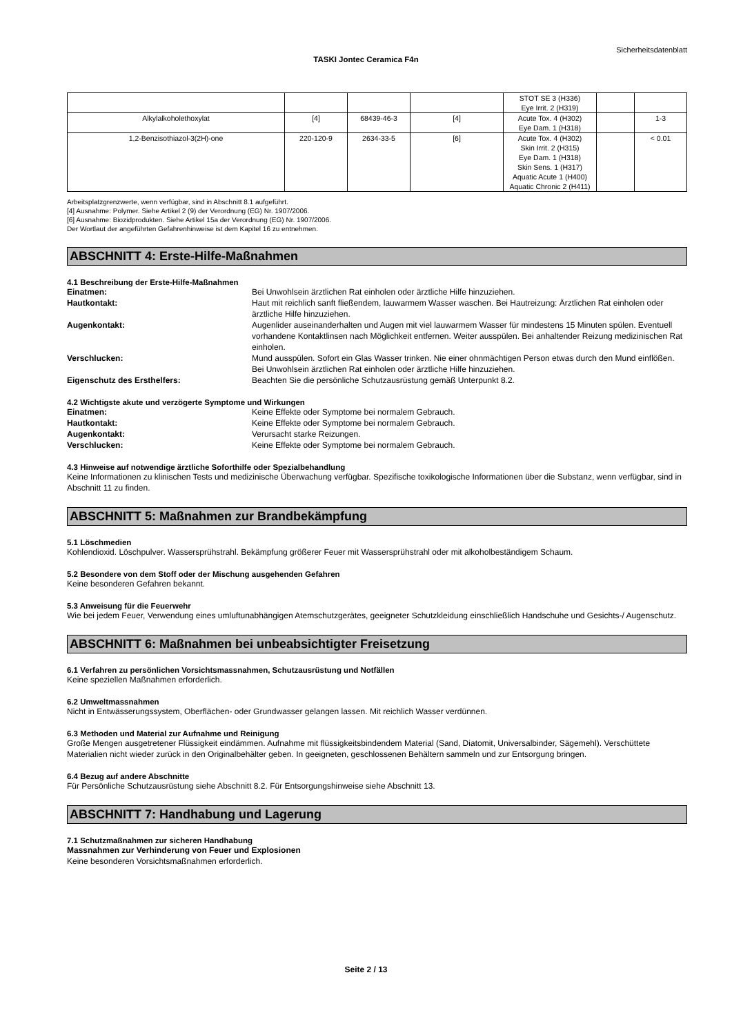Sicherheitsdatenblatt
TASKI Jontec Ceramica F4n
| | | | | STOT SE 3 (H336) Eye Irrit. 2 (H319) | | |
| Alkylalkoholethoxylat | [4] | 68439-46-3 | [4] | Acute Tox. 4 (H302) Eye Dam. 1 (H318) | | 1-3 |
| 1,2-Benzisothiazol-3(2H)-one | 220-120-9 | 2634-33-5 | [6] | Acute Tox. 4 (H302) Skin Irrit. 2 (H315) Eye Dam. 1 (H318) Skin Sens. 1 (H317) Aquatic Acute 1 (H400) Aquatic Chronic 2 (H411) | | < 0.01 |
Arbeitsplatzgrenzwerte, wenn verfügbar, sind in Abschnitt 8.1 aufgeführt.
[4] Ausnahme: Polymer. Siehe Artikel 2 (9) der Verordnung (EG) Nr. 1907/2006.
[6] Ausnahme: Biozidprodukten. Siehe Artikel 15a der Verordnung (EG) Nr. 1907/2006.
Der Wortlaut der angeführten Gefahrenhinweise ist dem Kapitel 16 zu entnehmen.
ABSCHNITT 4: Erste-Hilfe-Maßnahmen
4.1 Beschreibung der Erste-Hilfe-Maßnahmen
Einatmen: Bei Unwohlsein ärztlichen Rat einholen oder ärztliche Hilfe hinzuziehen.
Hautkontakt: Haut mit reichlich sanft fließendem, lauwarmem Wasser waschen. Bei Hautreizung: Ärztlichen Rat einholen oder ärztliche Hilfe hinzuziehen.
Augenkontakt: Augenlider auseinanderhalten und Augen mit viel lauwarmem Wasser für mindestens 15 Minuten spülen. Eventuell vorhandene Kontaktlinsen nach Möglichkeit entfernen. Weiter ausspülen. Bei anhaltender Reizung medizinischen Rat einholen.
Verschlucken: Mund ausspülen. Sofort ein Glas Wasser trinken. Nie einer ohnmächtigen Person etwas durch den Mund einflößen. Bei Unwohlsein ärztlichen Rat einholen oder ärztliche Hilfe hinzuziehen.
Eigenschutz des Ersthelfers: Beachten Sie die persönliche Schutzausrüstung gemäß Unterpunkt 8.2.
4.2 Wichtigste akute und verzögerte Symptome und Wirkungen
Einatmen: Keine Effekte oder Symptome bei normalem Gebrauch.
Hautkontakt: Keine Effekte oder Symptome bei normalem Gebrauch.
Augenkontakt: Verursacht starke Reizungen.
Verschlucken: Keine Effekte oder Symptome bei normalem Gebrauch.
4.3 Hinweise auf notwendige ärztliche Soforthilfe oder Spezialbehandlung
Keine Informationen zu klinischen Tests und medizinische Überwachung verfügbar. Spezifische toxikologische Informationen über die Substanz, wenn verfügbar, sind in Abschnitt 11 zu finden.
ABSCHNITT 5: Maßnahmen zur Brandbekämpfung
5.1 Löschmedien
Kohlendioxid. Löschpulver. Wassersprühstrahl. Bekämpfung größerer Feuer mit Wassersprühstrahl oder mit alkoholbeständigem Schaum.
5.2 Besondere von dem Stoff oder der Mischung ausgehenden Gefahren
Keine besonderen Gefahren bekannt.
5.3 Anweisung für die Feuerwehr
Wie bei jedem Feuer, Verwendung eines umluftunabhängigen Atemschutzgerätes, geeigneter Schutzkleidung einschließlich Handschuhe und Gesichts-/ Augenschutz.
ABSCHNITT 6: Maßnahmen bei unbeabsichtigter Freisetzung
6.1 Verfahren zu persönlichen Vorsichtsmassnahmen, Schutzausrüstung und Notfällen
Keine speziellen Maßnahmen erforderlich.
6.2 Umweltmassnahmen
Nicht in Entwässerungssystem, Oberflächen- oder Grundwasser gelangen lassen. Mit reichlich Wasser verdünnen.
6.3 Methoden und Material zur Aufnahme und Reinigung
Große Mengen ausgetretener Flüssigkeit eindämmen. Aufnahme mit flüssigkeitsbindendem Material (Sand, Diatomit, Universalbinder, Sägemehl). Verschüttete Materialien nicht wieder zurück in den Originalbehälter geben. In geeigneten, geschlossenen Behältern sammeln und zur Entsorgung bringen.
6.4 Bezug auf andere Abschnitte
Für Persönliche Schutzausrüstung siehe Abschnitt 8.2. Für Entsorgungshinweise siehe Abschnitt 13.
ABSCHNITT 7: Handhabung und Lagerung
7.1 Schutzmaßnahmen zur sicheren Handhabung
Massnahmen zur Verhinderung von Feuer und Explosionen
Keine besonderen Vorsichtsmaßnahmen erforderlich.
Seite 2 / 13